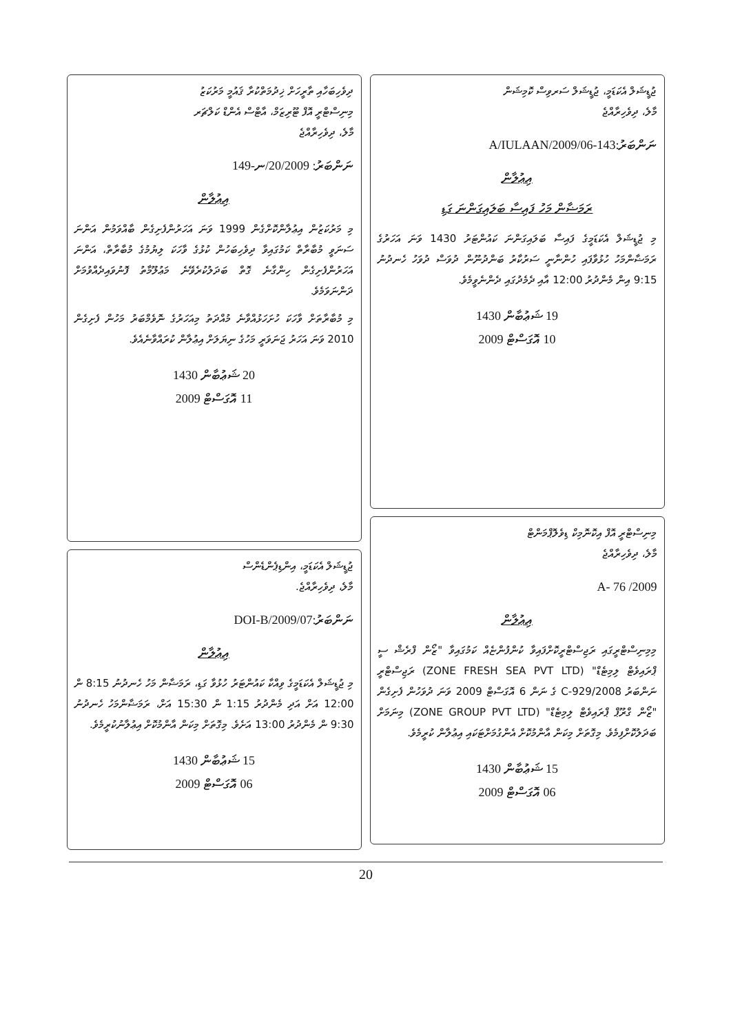ޖުޑީޝަލް އެކަޑަމީ، ޖުޑީޝަލް ސަރވިސް ކޮމިޝަން
މާލެ، ދިވެހިރާއްޖެ
ނަންބަރު:143-A/IULAAN/2009/06
އިޢުލާން
ރަމަޟާން މަހު ފައިސާ ބަލައިގަންނަ ގަޑި
މި ޖުޑީޝަލް އެކަޑަމީގެ ފައިސާ ބަލައިގަންނަ ކައުންޓަރު 1430 ވަނަ އަހަރުގެ ރަމަޟާންމަހު ހުޅުވާފައި ހުންނާނީ ސަރުކާރު ބަންދުނޫން ދުވަސް ދުވަހު ހެނދުނު 9:15 އިން މެންދުރު 12:00 އާއި ދެމެދުގައި ދެންނެވީމެވެ.
19 ޝަޢުބާން 1430
10 އޮގަސްޓް 2009
މިނިސްޓްރީ އޮފް އިކޮނޮމިކް ޑިވެލޮޕްމަންޓް
މާލެ، ދިވެހިރާއްޖެ
A- 76 /2009
އިޢުލާން
މިމިނިސްޓްރީގައި ރަޖިސްޓްރީކޮށްފައިވާ ކުންފުންޏެއް ކަމުގައިވާ "ޒޯން ފްރެޝް ސީ ޕްރައިވެޓް ލިމިޓެޑް" (ZONE FRESH SEA PVT LTD) ރަޖިސްޓްރީ ނަންބަރު C-929/2008 ގެ ނަން 6 އޮގަސްޓް 2009 ވަނަ ދުވަހުން ފެށިގެން "ޒޯން ގްރޫޕް ޕްރައިވެޓް ލިމިޓެޑް" (ZONE GROUP PVT LTD) މިނަމަށް ބަދަލުކޮށްފިމެވެ. މިގޮތަށް މިކަން އާންމުކޮށް އެންގުމަށްޓަކައި އިޢުލާން ކުރީމެވެ.
15 ޝަޢުބާން 1430
06 އޮގަސްޓް 2009
ދިވެހިބަހާއި ތާރީހަށް ޚިދުމަތްކުރާ ޤައުމީ މަރުކަޒު
މިނިސްޓްރީ އޮފް ޓޫރިޒަމް، އާޓްސް އެންޑް ކަލްޗަރ
މާލެ، ދިވެހިރާއްޖެ
ނަންބަރު: 20/2009/ނ-149
އިޢުލާން
މި މަރުކަޒުން އިޢުލާންކޮށްގެން 1999 ވަނަ އަހަރުންފެށިގެން ބާއްވަމުން އަންނަ ސަނަވީ މުބާރާތް ކަމުގައިވާ ދިވެހިބަހުން ކުޅުގެ ވާހަކަ ލިޔުމުގެ މުބާރާތް، އަންނަ އަހަރުންފެށިގެން ހިންގާނެ ގޮތް ބަދަލުކުރެވޭނެ މަޢުލޫމާތު ފޮނުވައިދެއްވުމަށް ދަންނަވަމެވެ.
މި މުބާރާތަށް ވާހަކަ ހުށަހަޅުއްވާނެ މުއްދަތު މިއަހަރުގެ ނޮވެމްބަރު މަހުން ފެށިގެން 2010 ވަނަ އަހަރު ޖަނަވަރީ މަހުގެ ނިޔަލަށް އިޢުލާން ކުރައްވާނެއެވެ.
20 ޝަޢުބާން 1430
11 އޮގަސްޓް 2009
ޖުޑީޝަލް އެކަޑަމީ، އިންޑިޕެންޑެންސް
މާލެ، ދިވެހިރާއްޖެ.
ނަންބަރު:DOI-B/2009/07
އިޢުލާން
މި ޖުޑީޝަލް އެކަޑަމީގެ ވިއްކާ ކައުންޓަރު ހުޅުވާ ގަޑި، ރަމަޟާން މަހު ހެނދުނު 8:15 ން 12:00 އަށް އަދި މެންދުރު 1:15 ން 15:30 އަށް، ރަމަޟާންމަހު ހެނދުނު 9:30 ން މެންދުރު 13:00 އަށެވެ. މިގޮތަށް މިކަން އާންމުކޮށް އިޢުލާނުކުރީމެވެ.
15 ޝަޢުބާން 1430
06 އޮގަސްޓް 2009
20